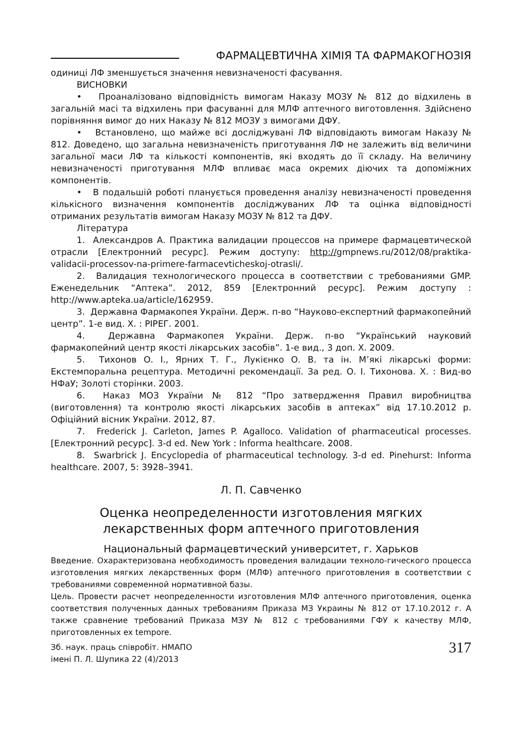ФАРМАЦЕВТИЧНА ХІМІЯ ТА ФАРМАКОГНОЗІЯ
одиниці ЛФ зменшується значення невизначеності фасування.
ВИСНОВКИ
• Проаналізовано відповідність вимогам Наказу МОЗУ № 812 до відхилень в загальній масі та відхилень при фасуванні для МЛФ аптечного виготовлення. Здійснено порівняння вимог до них Наказу № 812 МОЗУ з вимогами ДФУ.
• Встановлено, що майже всі досліджувані ЛФ відповідають вимогам Наказу № 812. Доведено, що загальна невизначеність приготування ЛФ не залежить від величини загальної маси ЛФ та кількості компонентів, які входять до її складу. На величину невизначеності приготування МЛФ впливає маса окремих діючих та допоміжних компонентів.
• В подальшій роботі планується проведення аналізу невизначеності проведення кількісного визначення компонентів досліджуваних ЛФ та оцінка відповідності отриманих результатів вимогам Наказу МОЗУ № 812 та ДФУ.
Література
1. Александров А. Практика валидации процессов на примере фармацевтической отрасли [Електронний ресурс]. Режим доступу: http://gmpnews.ru/2012/08/praktika-validacii-processov-na-primere-farmacevticheskoj-otrasli/.
2. Валидация технологического процесса в соответствии с требованиями GMP. Еженедельник “Аптека”. 2012, 859 [Електронний ресурс]. Режим доступу : http://www.apteka.ua/article/162959.
3. Державна Фармакопея України. Держ. п-во “Науково-експертний фармакопейний центр”. 1-е вид. Х. : РІРЕГ. 2001.
4. Державна Фармакопея України. Держ. п-во “Український науковий фармакопейний центр якості лікарських засобів”. 1-е вид., 3 доп. Х. 2009.
5. Тихонов О. І., Ярних Т. Г., Лукієнко О. В. та ін. М’які лікарські форми: Екстемпоральна рецептура. Методичні рекомендації. За ред. О. І. Тихонова. Х. : Вид-во НФаУ; Золоті сторінки. 2003.
6. Наказ МОЗ України № 812 “Про затвердження Правил виробництва (виготовлення) та контролю якості лікарських засобів в аптеках” від 17.10.2012 р. Офіційний вісник України. 2012, 87.
7. Frederick J. Carleton, James P. Agalloco. Validation of pharmaceutical processes. [Електронний ресурс]. 3-d ed. New York : Informa healthcare. 2008.
8. Swarbrick J. Encyclopedia of pharmaceutical technology. 3-d ed. Pinehurst: Informa healthcare. 2007, 5: 3928–3941.
Л. П. Савченко
Оценка неопределенности изготовления мягких
лекарственных форм аптечного приготовления
Национальный фармацевтический университет, г. Харьков
Введение. Охарактеризована необходимость проведения валидации техноло-гического процесса изготовления мягких лекарственных форм (МЛФ) аптечного приготовления в соответствии с требованиями современной нормативной базы.
Цель. Провести расчет неопределенности изготовления МЛФ аптечного приготовления, оценка соответствия полученных данных требованиям Приказа МЗ Украины № 812 от 17.10.2012 г. А также сравнение требований Приказа МЗУ № 812 с требованиями ГФУ к качеству МЛФ, приготовленных ex tempore.
Зб. наук. праць співробіт. НМАПО
імені П. Л. Шупика 22 (4)/2013
317